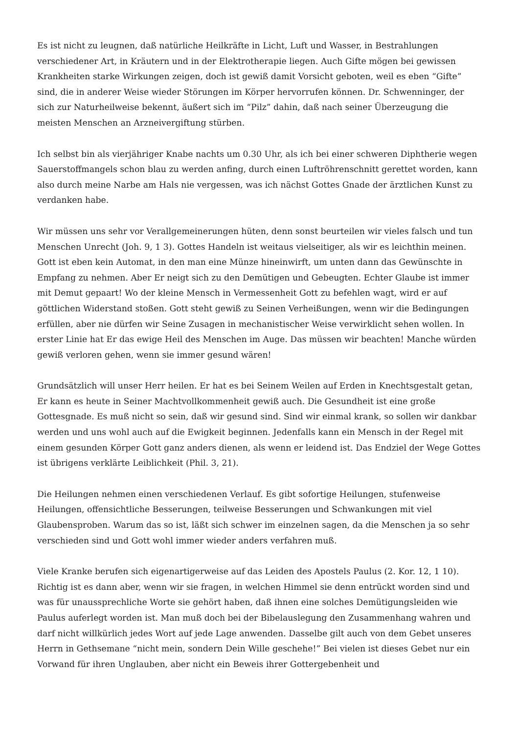Es ist nicht zu leugnen, daß natürliche Heilkräfte in Licht, Luft und Wasser, in Bestrahlungen verschiedener Art, in Kräutern und in der Elektrotherapie liegen. Auch Gifte mögen bei gewissen Krankheiten starke Wirkungen zeigen, doch ist gewiß damit Vorsicht geboten, weil es eben “Gifte” sind, die in anderer Weise wieder Störungen im Körper hervorrufen können. Dr. Schwenninger, der sich zur Naturheilweise bekennt, äußert sich im “Pilz” dahin, daß nach seiner Überzeugung die meisten Menschen an Arzneivergiftung stürben.
Ich selbst bin als vierjähriger Knabe nachts um 0.30 Uhr, als ich bei einer schweren Diphtherie wegen Sauerstoffmangels schon blau zu werden anfing, durch einen Luftröhrenschnitt gerettet worden, kann also durch meine Narbe am Hals nie vergessen, was ich nächst Gottes Gnade der ärztlichen Kunst zu verdanken habe.
Wir müssen uns sehr vor Verallgemeinerungen hüten, denn sonst beurteilen wir vieles falsch und tun Menschen Unrecht (Joh. 9, 1 3). Gottes Handeln ist weitaus vielseitiger, als wir es leichthin meinen. Gott ist eben kein Automat, in den man eine Münze hineinwirft, um unten dann das Gewünschte in Empfang zu nehmen. Aber Er neigt sich zu den Demütigen und Gebeugten. Echter Glaube ist immer mit Demut gepaart! Wo der kleine Mensch in Vermessenheit Gott zu befehlen wagt, wird er auf göttlichen Widerstand stoßen. Gott steht gewiß zu Seinen Verheißungen, wenn wir die Bedingungen erfüllen, aber nie dürfen wir Seine Zusagen in mechanistischer Weise verwirklicht sehen wollen. In erster Linie hat Er das ewige Heil des Menschen im Auge. Das müssen wir beachten! Manche würden gewiß verloren gehen, wenn sie immer gesund wären!
Grundsätzlich will unser Herr heilen. Er hat es bei Seinem Weilen auf Erden in Knechtsgestalt getan, Er kann es heute in Seiner Machtvollkommenheit gewiß auch. Die Gesundheit ist eine große Gottesgnade. Es muß nicht so sein, daß wir gesund sind. Sind wir einmal krank, so sollen wir dankbar werden und uns wohl auch auf die Ewigkeit beginnen. Jedenfalls kann ein Mensch in der Regel mit einem gesunden Körper Gott ganz anders dienen, als wenn er leidend ist. Das Endziel der Wege Gottes ist übrigens verklärte Leiblichkeit (Phil. 3, 21).
Die Heilungen nehmen einen verschiedenen Verlauf. Es gibt sofortige Heilungen, stufenweise Heilungen, offensichtliche Besserungen, teilweise Besserungen und Schwankungen mit viel Glaubensproben. Warum das so ist, läßt sich schwer im einzelnen sagen, da die Menschen ja so sehr verschieden sind und Gott wohl immer wieder anders verfahren muß.
Viele Kranke berufen sich eigenartigerweise auf das Leiden des Apostels Paulus (2. Kor. 12, 1 10). Richtig ist es dann aber, wenn wir sie fragen, in welchen Himmel sie denn entrückt worden sind und was für unaussprechliche Worte sie gehört haben, daß ihnen eine solches Demütigungsleiden wie Paulus auferlegt worden ist. Man muß doch bei der Bibelauslegung den Zusammenhang wahren und darf nicht willkürlich jedes Wort auf jede Lage anwenden. Dasselbe gilt auch von dem Gebet unseres Herrn in Gethsemane “nicht mein, sondern Dein Wille geschehe!” Bei vielen ist dieses Gebet nur ein Vorwand für ihren Unglauben, aber nicht ein Beweis ihrer Gottergebenheit und